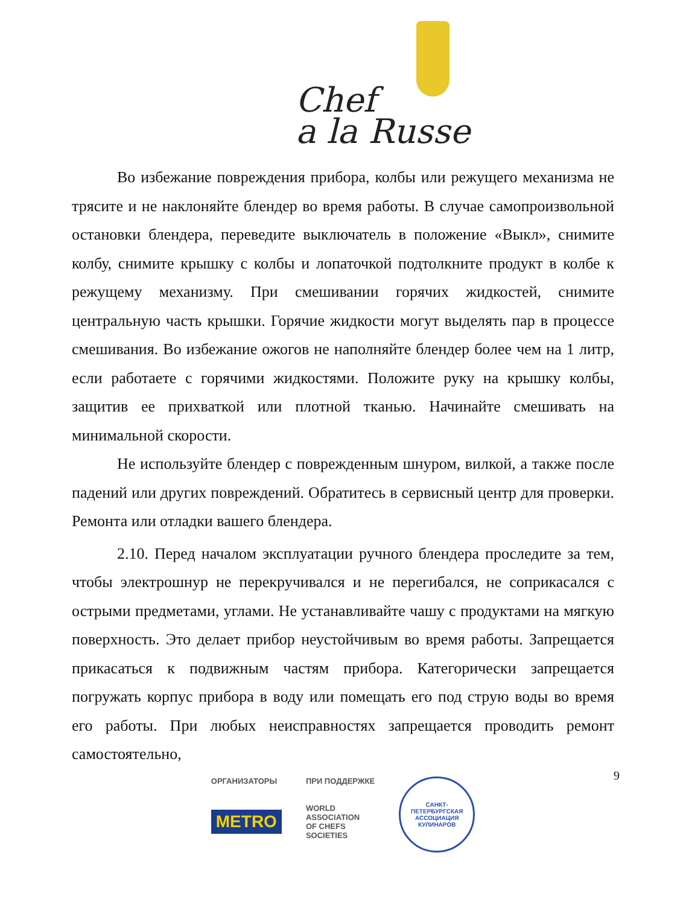Chef
a la Russe
Во избежание повреждения прибора, колбы или режущего механизма не трясите и не наклоняйте блендер во время работы. В случае самопроизвольной остановки блендера, переведите выключатель в положение «Выкл», снимите колбу, снимите крышку с колбы и лопаточкой подтолкните продукт в колбе к режущему механизму. При смешивании горячих жидкостей, снимите центральную часть крышки. Горячие жидкости могут выделять пар в процессе смешивания. Во избежание ожогов не наполняйте блендер более чем на 1 литр, если работаете с горячими жидкостями. Положите руку на крышку колбы, защитив ее прихваткой или плотной тканью. Начинайте смешивать на минимальной скорости.
Не используйте блендер с поврежденным шнуром, вилкой, а также после падений или других повреждений. Обратитесь в сервисный центр для проверки. Ремонта или отладки вашего блендера.
2.10. Перед началом эксплуатации ручного блендера проследите за тем, чтобы электрошнур не перекручивался и не перегибался, не соприкасался с острыми предметами, углами. Не устанавливайте чашу с продуктами на мягкую поверхность. Это делает прибор неустойчивым во время работы. Запрещается прикасаться к подвижным частям прибора. Категорически запрещается погружать корпус прибора в воду или помещать его под струю воды во время его работы. При любых неисправностях запрещается проводить ремонт самостоятельно,
9
ОРГАНИЗАТОРЫ
METRO
ПРИ ПОДДЕРЖКЕ
WORLD
ASSOCIATION
OF CHEFS
SOCIETIES
САНКТ-ПЕТЕРБУРГСКАЯ
АССОЦИАЦИЯ КУЛИНАРОВ